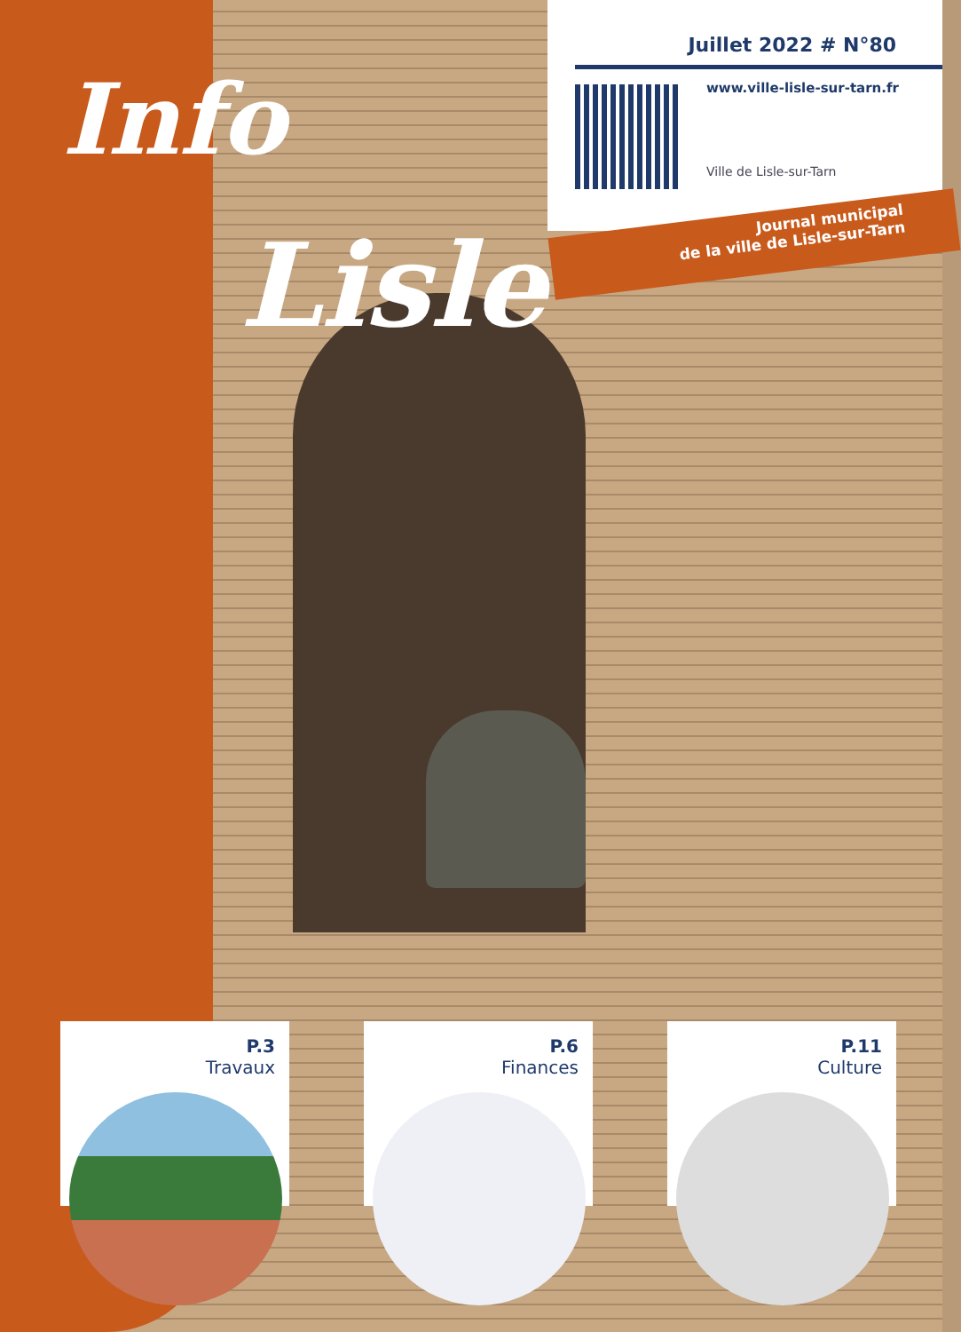Info
Lisle
Juillet 2022 # N°80
www.ville-lisle-sur-tarn.fr
Ville de Lisle-sur-Tarn
Journal municipal
de la ville de Lisle-sur-Tarn
P.3
Travaux
P.6
Finances
P.11
Culture